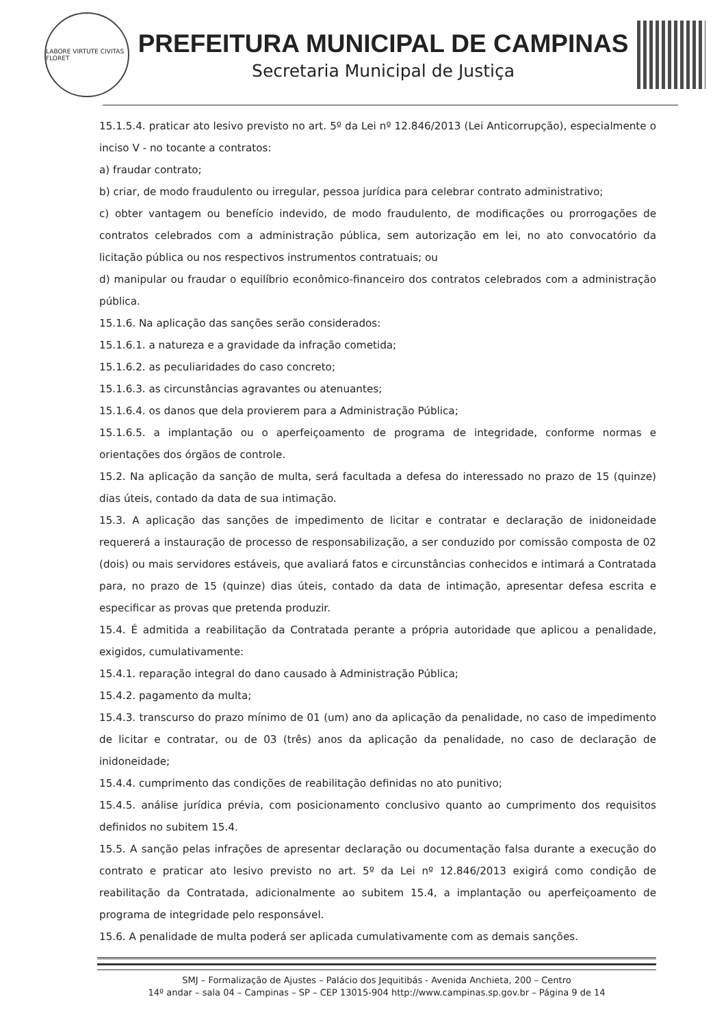LABORE VIRTUTE CIVITAS FLORET
PREFEITURA MUNICIPAL DE CAMPINAS
Secretaria Municipal de Justiça
15.1.5.4. praticar ato lesivo previsto no art. 5º da Lei nº 12.846/2013 (Lei Anticorrupção), especialmente o inciso V - no tocante a contratos:
a) fraudar contrato;
b) criar, de modo fraudulento ou irregular, pessoa jurídica para celebrar contrato administrativo;
c) obter vantagem ou benefício indevido, de modo fraudulento, de modificações ou prorrogações de contratos celebrados com a administração pública, sem autorização em lei, no ato convocatório da licitação pública ou nos respectivos instrumentos contratuais; ou
d) manipular ou fraudar o equilíbrio econômico-financeiro dos contratos celebrados com a administração pública.
15.1.6. Na aplicação das sanções serão considerados:
15.1.6.1. a natureza e a gravidade da infração cometida;
15.1.6.2. as peculiaridades do caso concreto;
15.1.6.3. as circunstâncias agravantes ou atenuantes;
15.1.6.4. os danos que dela provierem para a Administração Pública;
15.1.6.5. a implantação ou o aperfeiçoamento de programa de integridade, conforme normas e orientações dos órgãos de controle.
15.2. Na aplicação da sanção de multa, será facultada a defesa do interessado no prazo de 15 (quinze) dias úteis, contado da data de sua intimação.
15.3. A aplicação das sanções de impedimento de licitar e contratar e declaração de inidoneidade requererá a instauração de processo de responsabilização, a ser conduzido por comissão composta de 02 (dois) ou mais servidores estáveis, que avaliará fatos e circunstâncias conhecidos e intimará a Contratada para, no prazo de 15 (quinze) dias úteis, contado da data de intimação, apresentar defesa escrita e especificar as provas que pretenda produzir.
15.4. É admitida a reabilitação da Contratada perante a própria autoridade que aplicou a penalidade, exigidos, cumulativamente:
15.4.1. reparação integral do dano causado à Administração Pública;
15.4.2. pagamento da multa;
15.4.3. transcurso do prazo mínimo de 01 (um) ano da aplicação da penalidade, no caso de impedimento de licitar e contratar, ou de 03 (três) anos da aplicação da penalidade, no caso de declaração de inidoneidade;
15.4.4. cumprimento das condições de reabilitação definidas no ato punitivo;
15.4.5. análise jurídica prévia, com posicionamento conclusivo quanto ao cumprimento dos requisitos definidos no subitem 15.4.
15.5. A sanção pelas infrações de apresentar declaração ou documentação falsa durante a execução do contrato e praticar ato lesivo previsto no art. 5º da Lei nº 12.846/2013 exigirá como condição de reabilitação da Contratada, adicionalmente ao subitem 15.4, a implantação ou aperfeiçoamento de programa de integridade pelo responsável.
15.6. A penalidade de multa poderá ser aplicada cumulativamente com as demais sanções.
SMJ – Formalização de Ajustes – Palácio dos Jequitibás - Avenida Anchieta, 200 – Centro
14º andar – sala 04 – Campinas – SP – CEP 13015-904 http://www.campinas.sp.gov.br – Página 9 de 14